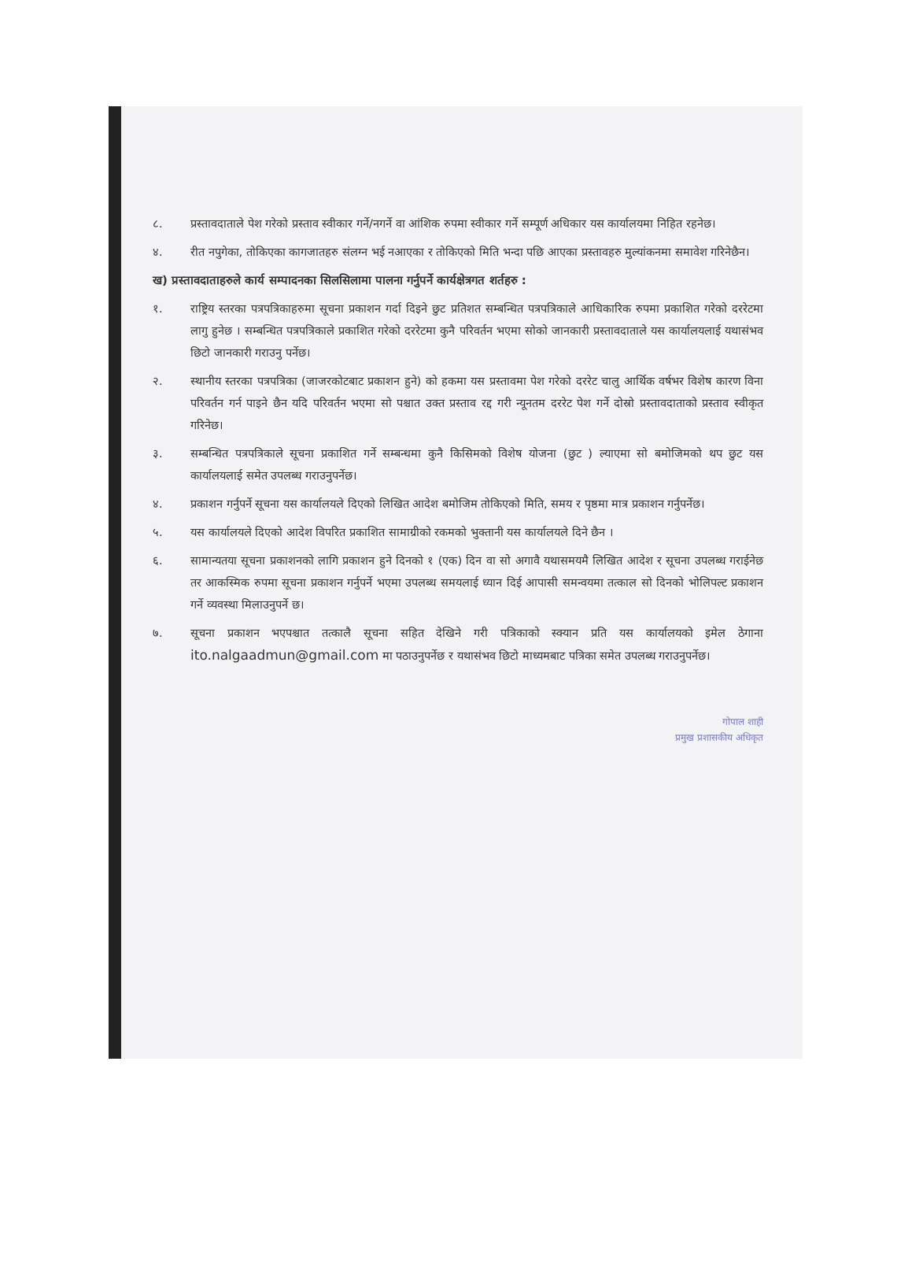८. प्रस्तावदाताले पेश गरेको प्रस्ताव स्वीकार गर्ने/नगर्ने वा आंशिक रुपमा स्वीकार गर्ने सम्पूर्ण अधिकार यस कार्यालयमा निहित रहनेछ।
४. रीत नपुगेका, तोकिएका कागजातहरु संलग्न भई नआएका र तोकिएको मिति भन्दा पछि आएका प्रस्तावहरु मुल्यांकनमा समावेश गरिनेछैन।
ख) प्रस्तावदाताहरुले कार्य सम्पादनका सिलसिलामा पालना गर्नुपर्ने कार्यक्षेत्रगत शर्तहरु :
१. राष्ट्रिय स्तरका पत्रपत्रिकाहरुमा सूचना प्रकाशन गर्दा दिइने छुट प्रतिशत सम्बन्धित पत्रपत्रिकाले आधिकारिक रुपमा प्रकाशित गरेको दररेटमा लागु हुनेछ । सम्बन्धित पत्रपत्रिकाले प्रकाशित गरेको दररेटमा कुनै परिवर्तन भएमा सोको जानकारी प्रस्तावदाताले यस कार्यालयलाई यथासंभव छिटो जानकारी गराउनु पर्नेछ।
२. स्थानीय स्तरका पत्रपत्रिका (जाजरकोटबाट प्रकाशन हुने) को हकमा यस प्रस्तावमा पेश गरेको दररेट चालु आर्थिक वर्षभर विशेष कारण विना परिवर्तन गर्न पाइने छैन यदि परिवर्तन भएमा सो पश्चात उक्त प्रस्ताव रद्द गरी न्यूनतम दररेट पेश गर्ने दोस्रो प्रस्तावदाताको प्रस्ताव स्वीकृत गरिनेछ।
३. सम्बन्धित पत्रपत्रिकाले सूचना प्रकाशित गर्ने सम्बन्धमा कुनै किसिमको विशेष योजना (छुट ) ल्याएमा सो बमोजिमको थप छुट यस कार्यालयलाई समेत उपलब्ध गराउनुपर्नेछ।
४. प्रकाशन गर्नुपर्ने सूचना यस कार्यालयले दिएको लिखित आदेश बमोजिम तोकिएको मिति, समय र पृष्ठमा मात्र प्रकाशन गर्नुपर्नेछ।
५. यस कार्यालयले दिएको आदेश विपरित प्रकाशित सामाग्रीको रकमको भुक्तानी यस कार्यालयले दिने छैन ।
६. सामान्यतया सूचना प्रकाशनको लागि प्रकाशन हुने दिनको १ (एक) दिन वा सो अगावै यथासमयमै लिखित आदेश र सूचना उपलब्ध गराईनेछ तर आकस्मिक रुपमा सूचना प्रकाशन गर्नुपर्ने भएमा उपलब्ध समयलाई ध्यान दिई आपासी समन्वयमा तत्काल सो दिनको भोलिपल्ट प्रकाशन गर्ने व्यवस्था मिलाउनुपर्ने छ।
७. सूचना प्रकाशन भएपश्चात तत्कालै सूचना सहित देखिने गरी पत्रिकाको स्क्यान प्रति यस कार्यालयको इमेल ठेगाना ito.nalgaadmun@gmail.com मा पठाउनुपर्नेछ र यथासंभव छिटो माध्यमबाट पत्रिका समेत उपलब्ध गराउनुपर्नेछ।
गोपाल शाही
प्रमुख प्रशासकीय अधिकृत